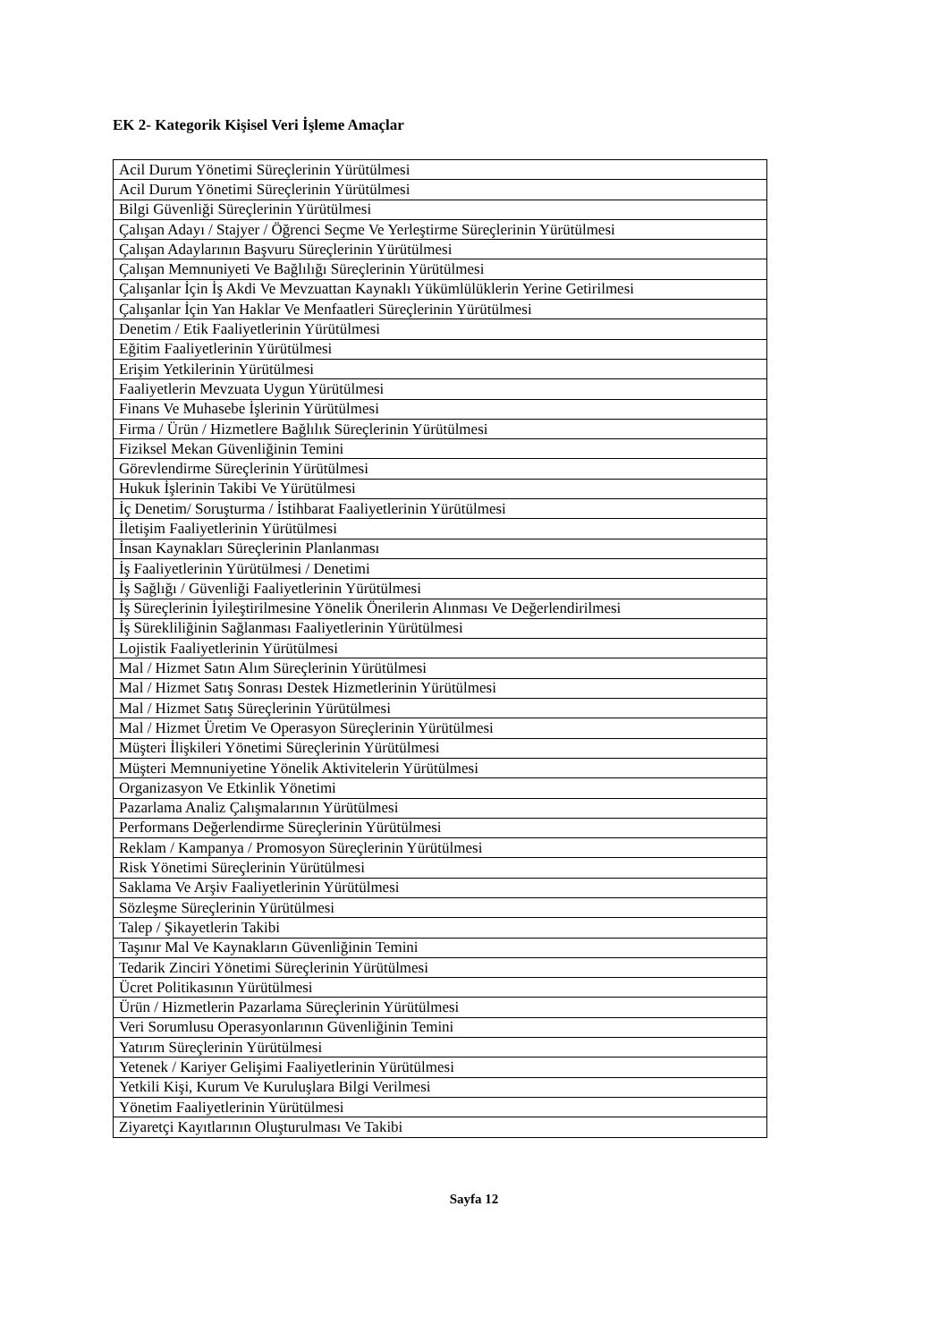EK 2- Kategorik Kişisel Veri İşleme Amaçlar
| Acil Durum Yönetimi Süreçlerinin Yürütülmesi |
| Acil Durum Yönetimi Süreçlerinin Yürütülmesi |
| Bilgi Güvenliği Süreçlerinin Yürütülmesi |
| Çalışan Adayı / Stajyer / Öğrenci Seçme Ve Yerleştirme Süreçlerinin Yürütülmesi |
| Çalışan Adaylarının Başvuru Süreçlerinin Yürütülmesi |
| Çalışan Memnuniyeti Ve Bağlılığı Süreçlerinin Yürütülmesi |
| Çalışanlar İçin İş Akdi Ve Mevzuattan Kaynaklı Yükümlülüklerin Yerine Getirilmesi |
| Çalışanlar İçin Yan Haklar Ve Menfaatleri Süreçlerinin Yürütülmesi |
| Denetim / Etik Faaliyetlerinin Yürütülmesi |
| Eğitim Faaliyetlerinin Yürütülmesi |
| Erişim Yetkilerinin Yürütülmesi |
| Faaliyetlerin Mevzuata Uygun Yürütülmesi |
| Finans Ve Muhasebe İşlerinin Yürütülmesi |
| Firma / Ürün / Hizmetlere Bağlılık Süreçlerinin Yürütülmesi |
| Fiziksel Mekan Güvenliğinin Temini |
| Görevlendirme Süreçlerinin Yürütülmesi |
| Hukuk İşlerinin Takibi Ve Yürütülmesi |
| İç Denetim/ Soruşturma / İstihbarat Faaliyetlerinin Yürütülmesi |
| İletişim Faaliyetlerinin Yürütülmesi |
| İnsan Kaynakları Süreçlerinin Planlanması |
| İş Faaliyetlerinin Yürütülmesi / Denetimi |
| İş Sağlığı / Güvenliği Faaliyetlerinin Yürütülmesi |
| İş Süreçlerinin İyileştirilmesine Yönelik Önerilerin Alınması Ve Değerlendirilmesi |
| İş Sürekliliğinin Sağlanması Faaliyetlerinin Yürütülmesi |
| Lojistik Faaliyetlerinin Yürütülmesi |
| Mal / Hizmet Satın Alım Süreçlerinin Yürütülmesi |
| Mal / Hizmet Satış Sonrası Destek Hizmetlerinin Yürütülmesi |
| Mal / Hizmet Satış Süreçlerinin Yürütülmesi |
| Mal / Hizmet Üretim Ve Operasyon Süreçlerinin Yürütülmesi |
| Müşteri İlişkileri Yönetimi Süreçlerinin Yürütülmesi |
| Müşteri Memnuniyetine Yönelik Aktivitelerin Yürütülmesi |
| Organizasyon Ve Etkinlik Yönetimi |
| Pazarlama Analiz Çalışmalarının Yürütülmesi |
| Performans Değerlendirme Süreçlerinin Yürütülmesi |
| Reklam / Kampanya / Promosyon Süreçlerinin Yürütülmesi |
| Risk Yönetimi Süreçlerinin Yürütülmesi |
| Saklama Ve Arşiv Faaliyetlerinin Yürütülmesi |
| Sözleşme Süreçlerinin Yürütülmesi |
| Talep / Şikayetlerin Takibi |
| Taşınır Mal Ve Kaynakların Güvenliğinin Temini |
| Tedarik Zinciri Yönetimi Süreçlerinin Yürütülmesi |
| Ücret Politikasının Yürütülmesi |
| Ürün / Hizmetlerin Pazarlama Süreçlerinin Yürütülmesi |
| Veri Sorumlusu Operasyonlarının Güvenliğinin Temini |
| Yatırım Süreçlerinin Yürütülmesi |
| Yetenek / Kariyer Gelişimi Faaliyetlerinin Yürütülmesi |
| Yetkili Kişi, Kurum Ve Kuruluşlara Bilgi Verilmesi |
| Yönetim Faaliyetlerinin Yürütülmesi |
| Ziyaretçi Kayıtlarının Oluşturulması Ve Takibi |
Sayfa 12